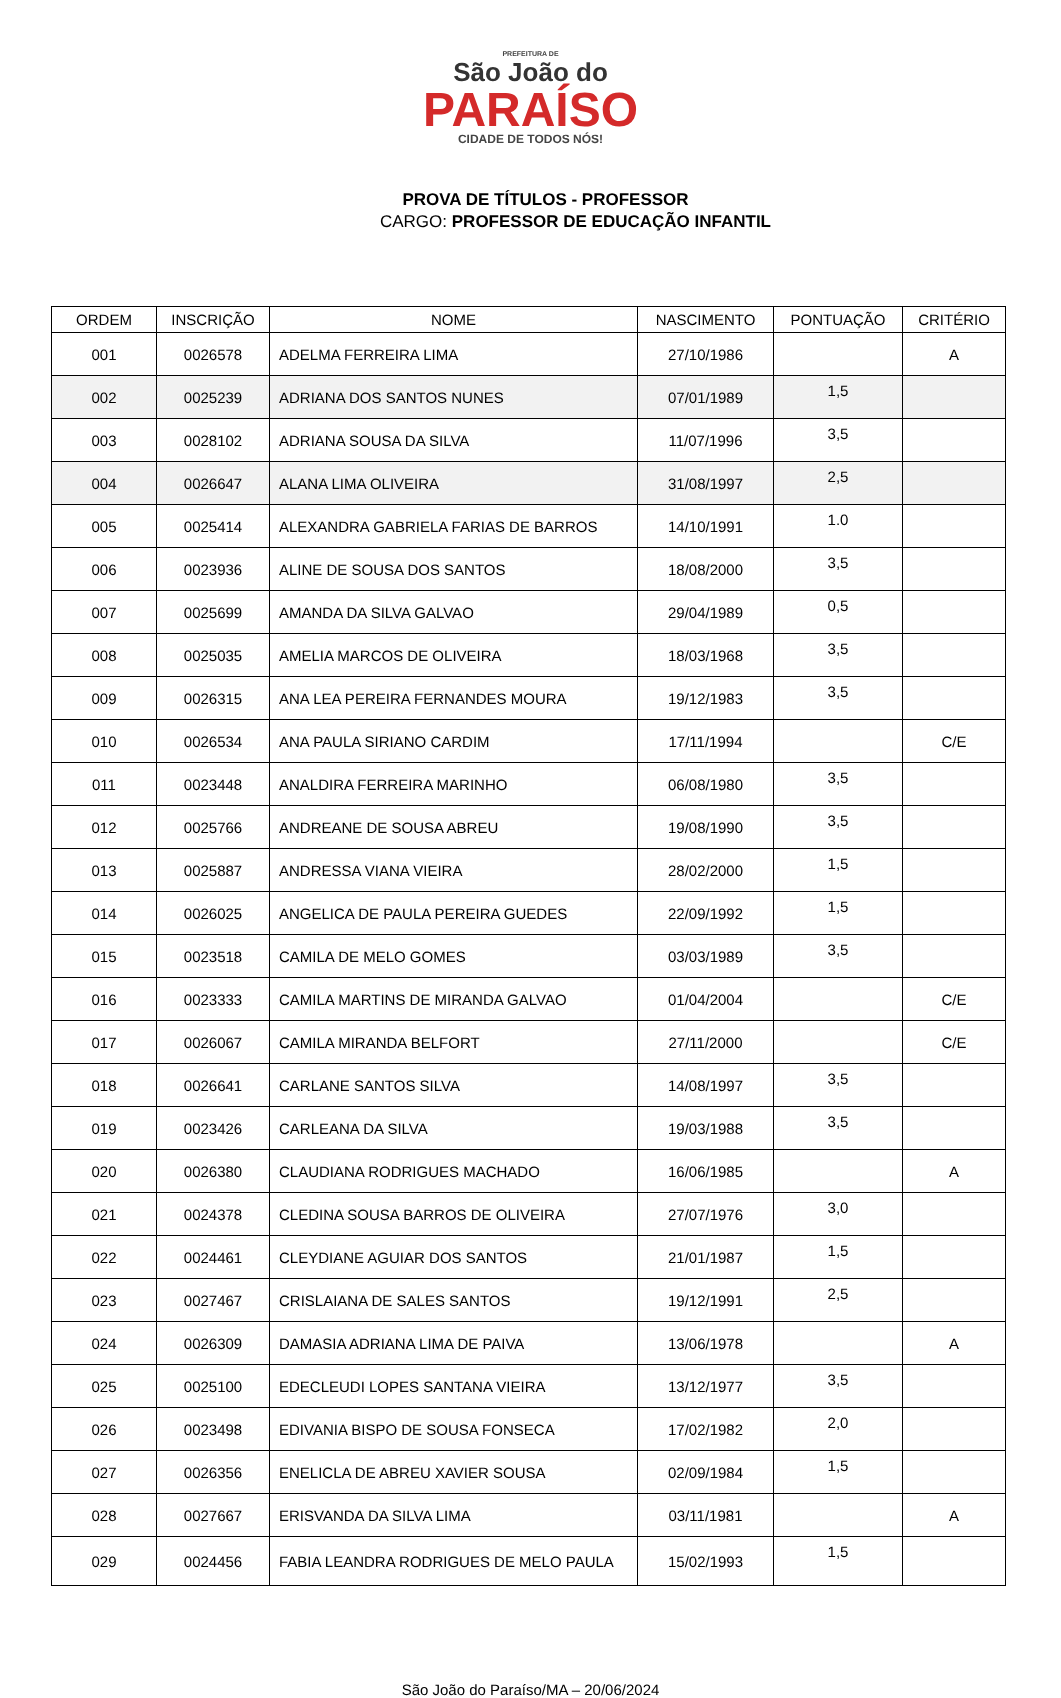PREFEITURA DE
São João do
PARAÍSO
CIDADE DE TODOS NÓS!
PROVA DE TÍTULOS - PROFESSOR
CARGO: PROFESSOR DE EDUCAÇÃO INFANTIL
| ORDEM | INSCRIÇÃO | NOME | NASCIMENTO | PONTUAÇÃO | CRITÉRIO |
| --- | --- | --- | --- | --- | --- |
| 001 | 0026578 | ADELMA FERREIRA LIMA | 27/10/1986 | | A |
| 002 | 0025239 | ADRIANA DOS SANTOS NUNES | 07/01/1989 | 1,5 | |
| 003 | 0028102 | ADRIANA SOUSA DA SILVA | 11/07/1996 | 3,5 | |
| 004 | 0026647 | ALANA LIMA OLIVEIRA | 31/08/1997 | 2,5 | |
| 005 | 0025414 | ALEXANDRA GABRIELA FARIAS DE BARROS | 14/10/1991 | 1.0 | |
| 006 | 0023936 | ALINE DE SOUSA DOS SANTOS | 18/08/2000 | 3,5 | |
| 007 | 0025699 | AMANDA DA SILVA GALVAO | 29/04/1989 | 0,5 | |
| 008 | 0025035 | AMELIA MARCOS DE OLIVEIRA | 18/03/1968 | 3,5 | |
| 009 | 0026315 | ANA LEA PEREIRA FERNANDES MOURA | 19/12/1983 | 3,5 | |
| 010 | 0026534 | ANA PAULA SIRIANO CARDIM | 17/11/1994 | | C/E |
| 011 | 0023448 | ANALDIRA FERREIRA MARINHO | 06/08/1980 | 3,5 | |
| 012 | 0025766 | ANDREANE DE SOUSA ABREU | 19/08/1990 | 3,5 | |
| 013 | 0025887 | ANDRESSA VIANA VIEIRA | 28/02/2000 | 1,5 | |
| 014 | 0026025 | ANGELICA DE PAULA PEREIRA GUEDES | 22/09/1992 | 1,5 | |
| 015 | 0023518 | CAMILA DE MELO GOMES | 03/03/1989 | 3,5 | |
| 016 | 0023333 | CAMILA MARTINS DE MIRANDA GALVAO | 01/04/2004 | | C/E |
| 017 | 0026067 | CAMILA MIRANDA BELFORT | 27/11/2000 | | C/E |
| 018 | 0026641 | CARLANE SANTOS SILVA | 14/08/1997 | 3,5 | |
| 019 | 0023426 | CARLEANA DA SILVA | 19/03/1988 | 3,5 | |
| 020 | 0026380 | CLAUDIANA RODRIGUES MACHADO | 16/06/1985 | | A |
| 021 | 0024378 | CLEDINA SOUSA BARROS DE OLIVEIRA | 27/07/1976 | 3,0 | |
| 022 | 0024461 | CLEYDIANE AGUIAR DOS SANTOS | 21/01/1987 | 1,5 | |
| 023 | 0027467 | CRISLAIANA DE SALES SANTOS | 19/12/1991 | 2,5 | |
| 024 | 0026309 | DAMASIA ADRIANA LIMA DE PAIVA | 13/06/1978 | | A |
| 025 | 0025100 | EDECLEUDI LOPES SANTANA VIEIRA | 13/12/1977 | 3,5 | |
| 026 | 0023498 | EDIVANIA BISPO DE SOUSA FONSECA | 17/02/1982 | 2,0 | |
| 027 | 0026356 | ENELICLA DE ABREU XAVIER SOUSA | 02/09/1984 | 1,5 | |
| 028 | 0027667 | ERISVANDA DA SILVA LIMA | 03/11/1981 | | A |
| 029 | 0024456 | FABIA LEANDRA RODRIGUES DE MELO PAULA | 15/02/1993 | 1,5 | |
São João do Paraíso/MA – 20/06/2024